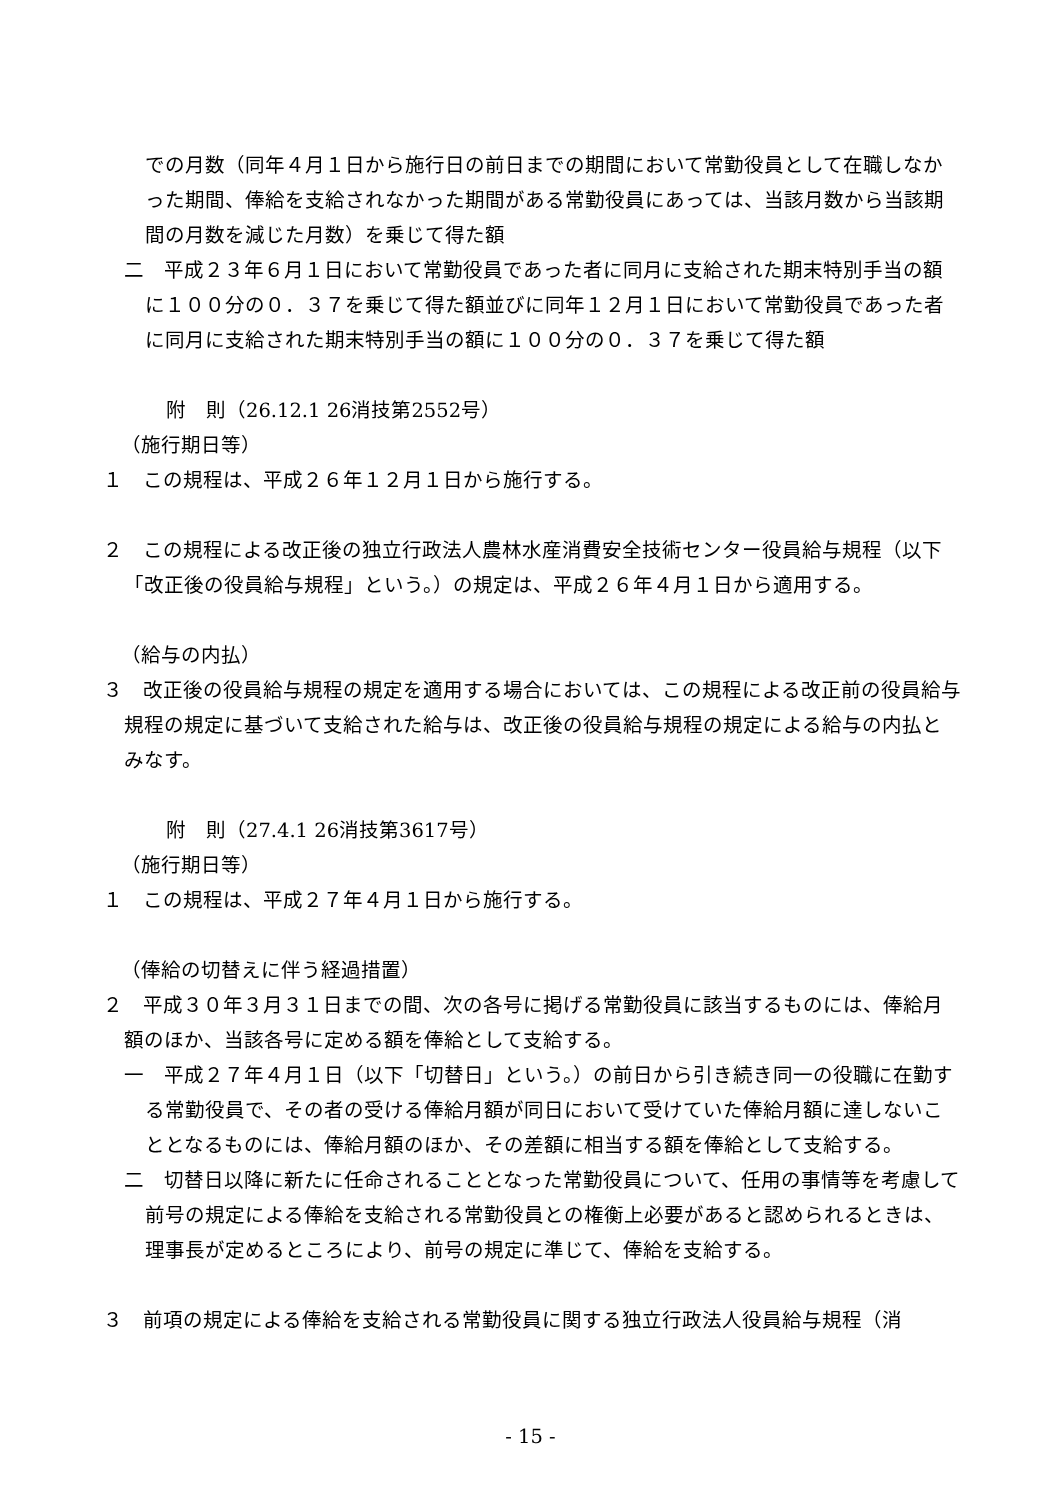での月数（同年４月１日から施行日の前日までの期間において常勤役員として在職しなかった期間、俸給を支給されなかった期間がある常勤役員にあっては、当該月数から当該期間の月数を減じた月数）を乗じて得た額
二　平成２３年６月１日において常勤役員であった者に同月に支給された期末特別手当の額に１００分の０．３７を乗じて得た額並びに同年１２月１日において常勤役員であった者に同月に支給された期末特別手当の額に１００分の０．３７を乗じて得た額
附　則（26.12.1 26消技第2552号）
（施行期日等）
１　この規程は、平成２６年１２月１日から施行する。
２　この規程による改正後の独立行政法人農林水産消費安全技術センター役員給与規程（以下「改正後の役員給与規程」という。）の規定は、平成２６年４月１日から適用する。
（給与の内払）
３　改正後の役員給与規程の規定を適用する場合においては、この規程による改正前の役員給与規程の規定に基づいて支給された給与は、改正後の役員給与規程の規定による給与の内払とみなす。
附　則（27.4.1 26消技第3617号）
（施行期日等）
１　この規程は、平成２７年４月１日から施行する。
（俸給の切替えに伴う経過措置）
２　平成３０年３月３１日までの間、次の各号に掲げる常勤役員に該当するものには、俸給月額のほか、当該各号に定める額を俸給として支給する。
一　平成２７年４月１日（以下「切替日」という。）の前日から引き続き同一の役職に在勤する常勤役員で、その者の受ける俸給月額が同日において受けていた俸給月額に達しないこととなるものには、俸給月額のほか、その差額に相当する額を俸給として支給する。
二　切替日以降に新たに任命されることとなった常勤役員について、任用の事情等を考慮して前号の規定による俸給を支給される常勤役員との権衡上必要があると認められるときは、理事長が定めるところにより、前号の規定に準じて、俸給を支給する。
３　前項の規定による俸給を支給される常勤役員に関する独立行政法人役員給与規程（消
- 15 -